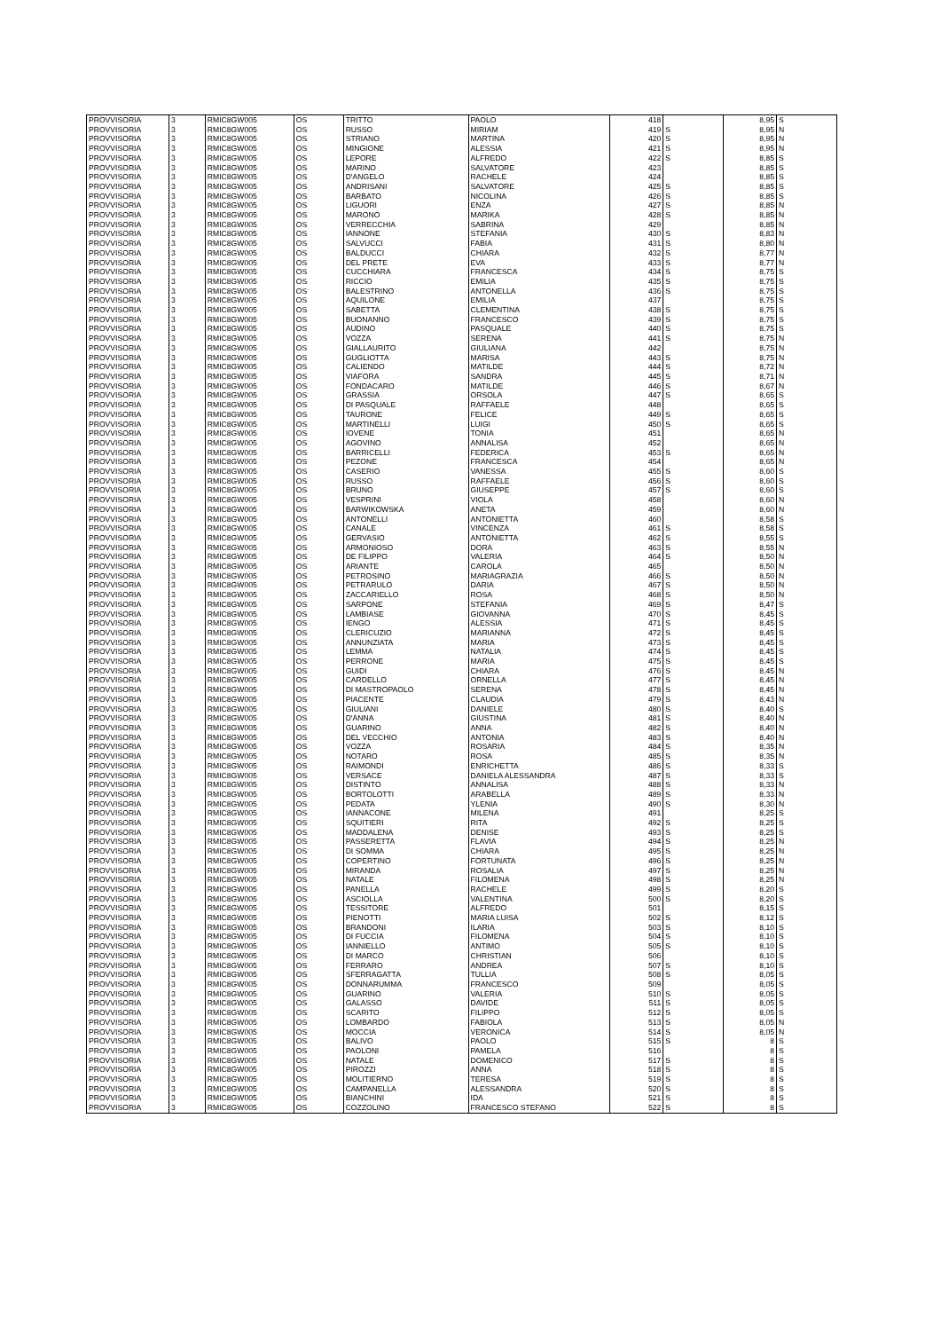| PROVVISORIA | 3 | RMIC8GW005 | OS | TRITTO | PAOLO | 418 | | 8,95 | S |
| PROVVISORIA | 3 | RMIC8GW005 | OS | RUSSO | MIRIAM | 419 | S | 8,95 | N |
| PROVVISORIA | 3 | RMIC8GW005 | OS | STRIANO | MARTINA | 420 | S | 8,95 | N |
| PROVVISORIA | 3 | RMIC8GW005 | OS | MINGIONE | ALESSIA | 421 | S | 8,95 | N |
| PROVVISORIA | 3 | RMIC8GW005 | OS | LEPORE | ALFREDO | 422 | S | 8,85 | S |
| PROVVISORIA | 3 | RMIC8GW005 | OS | MARINO | SALVATORE | 423 | | 8,85 | S |
| PROVVISORIA | 3 | RMIC8GW005 | OS | D'ANGELO | RACHELE | 424 | | 8,85 | S |
| PROVVISORIA | 3 | RMIC8GW005 | OS | ANDRISANI | SALVATORE | 425 | S | 8,85 | S |
| PROVVISORIA | 3 | RMIC8GW005 | OS | BARBATO | NICOLINA | 426 | S | 8,85 | S |
| PROVVISORIA | 3 | RMIC8GW005 | OS | LIGUORI | ENZA | 427 | S | 8,85 | N |
| PROVVISORIA | 3 | RMIC8GW005 | OS | MARONO | MARIKA | 428 | S | 8,85 | N |
| PROVVISORIA | 3 | RMIC8GW005 | OS | VERRECCHIA | SABRINA | 429 | | 8,85 | N |
| PROVVISORIA | 3 | RMIC8GW005 | OS | IANNONE | STEFANIA | 430 | S | 8,83 | N |
| PROVVISORIA | 3 | RMIC8GW005 | OS | SALVUCCI | FABIA | 431 | S | 8,80 | N |
| PROVVISORIA | 3 | RMIC8GW005 | OS | BALDUCCI | CHIARA | 432 | S | 8,77 | N |
| PROVVISORIA | 3 | RMIC8GW005 | OS | DEL PRETE | EVA | 433 | S | 8,77 | N |
| PROVVISORIA | 3 | RMIC8GW005 | OS | CUCCHIARA | FRANCESCA | 434 | S | 8,75 | S |
| PROVVISORIA | 3 | RMIC8GW005 | OS | RICCIO | EMILIA | 435 | S | 8,75 | S |
| PROVVISORIA | 3 | RMIC8GW005 | OS | BALESTRINO | ANTONELLA | 436 | S | 8,75 | S |
| PROVVISORIA | 3 | RMIC8GW005 | OS | AQUILONE | EMILIA | 437 | | 8,75 | S |
| PROVVISORIA | 3 | RMIC8GW005 | OS | SABETTA | CLEMENTINA | 438 | S | 8,75 | S |
| PROVVISORIA | 3 | RMIC8GW005 | OS | BUONANNO | FRANCESCO | 439 | S | 8,75 | S |
| PROVVISORIA | 3 | RMIC8GW005 | OS | AUDINO | PASQUALE | 440 | S | 8,75 | S |
| PROVVISORIA | 3 | RMIC8GW005 | OS | VOZZA | SERENA | 441 | S | 8,75 | N |
| PROVVISORIA | 3 | RMIC8GW005 | OS | GIALLAURITO | GIULIANA | 442 | | 8,75 | N |
| PROVVISORIA | 3 | RMIC8GW005 | OS | GUGLIOTTA | MARISA | 443 | S | 8,75 | N |
| PROVVISORIA | 3 | RMIC8GW005 | OS | CALIENDO | MATILDE | 444 | S | 8,72 | N |
| PROVVISORIA | 3 | RMIC8GW005 | OS | VIAFORA | SANDRA | 445 | S | 8,71 | N |
| PROVVISORIA | 3 | RMIC8GW005 | OS | FONDACARO | MATILDE | 446 | S | 8,67 | N |
| PROVVISORIA | 3 | RMIC8GW005 | OS | GRASSIA | ORSOLA | 447 | S | 8,65 | S |
| PROVVISORIA | 3 | RMIC8GW005 | OS | DI PASQUALE | RAFFAELE | 448 | | 8,65 | S |
| PROVVISORIA | 3 | RMIC8GW005 | OS | TAURONE | FELICE | 449 | S | 8,65 | S |
| PROVVISORIA | 3 | RMIC8GW005 | OS | MARTINELLI | LUIGI | 450 | S | 8,65 | S |
| PROVVISORIA | 3 | RMIC8GW005 | OS | IOVENE | TONIA | 451 | | 8,65 | N |
| PROVVISORIA | 3 | RMIC8GW005 | OS | AGOVINO | ANNALISA | 452 | | 8,65 | N |
| PROVVISORIA | 3 | RMIC8GW005 | OS | BARRICELLI | FEDERICA | 453 | S | 8,65 | N |
| PROVVISORIA | 3 | RMIC8GW005 | OS | PEZONE | FRANCESCA | 454 | | 8,65 | N |
| PROVVISORIA | 3 | RMIC8GW005 | OS | CASERIO | VANESSA | 455 | S | 8,60 | S |
| PROVVISORIA | 3 | RMIC8GW005 | OS | RUSSO | RAFFAELE | 456 | S | 8,60 | S |
| PROVVISORIA | 3 | RMIC8GW005 | OS | BRUNO | GIUSEPPE | 457 | S | 8,60 | S |
| PROVVISORIA | 3 | RMIC8GW005 | OS | VESPRINI | VIOLA | 458 | | 8,60 | N |
| PROVVISORIA | 3 | RMIC8GW005 | OS | BARWIKOWSKA | ANETA | 459 | | 8,60 | N |
| PROVVISORIA | 3 | RMIC8GW005 | OS | ANTONELLI | ANTONIETTA | 460 | | 8,58 | S |
| PROVVISORIA | 3 | RMIC8GW005 | OS | CANALE | VINCENZA | 461 | S | 8,58 | S |
| PROVVISORIA | 3 | RMIC8GW005 | OS | GERVASIO | ANTONIETTA | 462 | S | 8,55 | S |
| PROVVISORIA | 3 | RMIC8GW005 | OS | ARMONIOSO | DORA | 463 | S | 8,55 | N |
| PROVVISORIA | 3 | RMIC8GW005 | OS | DE FILIPPO | VALERIA | 464 | S | 8,50 | N |
| PROVVISORIA | 3 | RMIC8GW005 | OS | ARIANTE | CAROLA | 465 | | 8,50 | N |
| PROVVISORIA | 3 | RMIC8GW005 | OS | PETROSINO | MARIAGRAZIA | 466 | S | 8,50 | N |
| PROVVISORIA | 3 | RMIC8GW005 | OS | PETRARULO | DARIA | 467 | S | 8,50 | N |
| PROVVISORIA | 3 | RMIC8GW005 | OS | ZACCARIELLO | ROSA | 468 | S | 8,50 | N |
| PROVVISORIA | 3 | RMIC8GW005 | OS | SARPONE | STEFANIA | 469 | S | 8,47 | S |
| PROVVISORIA | 3 | RMIC8GW005 | OS | LAMBIASE | GIOVANNA | 470 | S | 8,45 | S |
| PROVVISORIA | 3 | RMIC8GW005 | OS | IENGO | ALESSIA | 471 | S | 8,45 | S |
| PROVVISORIA | 3 | RMIC8GW005 | OS | CLERICUZIO | MARIANNA | 472 | S | 8,45 | S |
| PROVVISORIA | 3 | RMIC8GW005 | OS | ANNUNZIATA | MARIA | 473 | S | 8,45 | S |
| PROVVISORIA | 3 | RMIC8GW005 | OS | LEMMA | NATALIA | 474 | S | 8,45 | S |
| PROVVISORIA | 3 | RMIC8GW005 | OS | PERRONE | MARIA | 475 | S | 8,45 | S |
| PROVVISORIA | 3 | RMIC8GW005 | OS | GUIDI | CHIARA | 476 | S | 8,45 | N |
| PROVVISORIA | 3 | RMIC8GW005 | OS | CARDELLO | ORNELLA | 477 | S | 8,45 | N |
| PROVVISORIA | 3 | RMIC8GW005 | OS | DI MASTROPAOLO | SERENA | 478 | S | 8,45 | N |
| PROVVISORIA | 3 | RMIC8GW005 | OS | PIACENTE | CLAUDIA | 479 | S | 8,43 | N |
| PROVVISORIA | 3 | RMIC8GW005 | OS | GIULIANI | DANIELE | 480 | S | 8,40 | S |
| PROVVISORIA | 3 | RMIC8GW005 | OS | D'ANNA | GIUSTINA | 481 | S | 8,40 | N |
| PROVVISORIA | 3 | RMIC8GW005 | OS | GUARINO | ANNA | 482 | S | 8,40 | N |
| PROVVISORIA | 3 | RMIC8GW005 | OS | DEL VECCHIO | ANTONIA | 483 | S | 8,40 | N |
| PROVVISORIA | 3 | RMIC8GW005 | OS | VOZZA | ROSARIA | 484 | S | 8,35 | N |
| PROVVISORIA | 3 | RMIC8GW005 | OS | NOTARO | ROSA | 485 | S | 8,35 | N |
| PROVVISORIA | 3 | RMIC8GW005 | OS | RAIMONDI | ENRICHETTA | 486 | S | 8,33 | S |
| PROVVISORIA | 3 | RMIC8GW005 | OS | VERSACE | DANIELA ALESSANDRA | 487 | S | 8,33 | S |
| PROVVISORIA | 3 | RMIC8GW005 | OS | DISTINTO | ANNALISA | 488 | S | 8,33 | N |
| PROVVISORIA | 3 | RMIC8GW005 | OS | BORTOLOTTI | ARABELLA | 489 | S | 8,33 | N |
| PROVVISORIA | 3 | RMIC8GW005 | OS | PEDATA | YLENIA | 490 | S | 8,30 | N |
| PROVVISORIA | 3 | RMIC8GW005 | OS | IANNACONE | MILENA | 491 | | 8,25 | S |
| PROVVISORIA | 3 | RMIC8GW005 | OS | SQUITIERI | RITA | 492 | S | 8,25 | S |
| PROVVISORIA | 3 | RMIC8GW005 | OS | MADDALENA | DENISE | 493 | S | 8,25 | S |
| PROVVISORIA | 3 | RMIC8GW005 | OS | PASSERETTA | FLAVIA | 494 | S | 8,25 | N |
| PROVVISORIA | 3 | RMIC8GW005 | OS | DI SOMMA | CHIARA | 495 | S | 8,25 | N |
| PROVVISORIA | 3 | RMIC8GW005 | OS | COPERTINO | FORTUNATA | 496 | S | 8,25 | N |
| PROVVISORIA | 3 | RMIC8GW005 | OS | MIRANDA | ROSALIA | 497 | S | 8,25 | N |
| PROVVISORIA | 3 | RMIC8GW005 | OS | NATALE | FILOMENA | 498 | S | 8,25 | N |
| PROVVISORIA | 3 | RMIC8GW005 | OS | PANELLA | RACHELE | 499 | S | 8,20 | S |
| PROVVISORIA | 3 | RMIC8GW005 | OS | ASCIOLLA | VALENTINA | 500 | S | 8,20 | S |
| PROVVISORIA | 3 | RMIC8GW005 | OS | TESSITORE | ALFREDO | 501 | | 8,15 | S |
| PROVVISORIA | 3 | RMIC8GW005 | OS | PIENOTTI | MARIA LUISA | 502 | S | 8,12 | S |
| PROVVISORIA | 3 | RMIC8GW005 | OS | BRANDONI | ILARIA | 503 | S | 8,10 | S |
| PROVVISORIA | 3 | RMIC8GW005 | OS | DI FUCCIA | FILOMENA | 504 | S | 8,10 | S |
| PROVVISORIA | 3 | RMIC8GW005 | OS | IANNIELLO | ANTIMO | 505 | S | 8,10 | S |
| PROVVISORIA | 3 | RMIC8GW005 | OS | DI MARCO | CHRISTIAN | 506 | | 8,10 | S |
| PROVVISORIA | 3 | RMIC8GW005 | OS | FERRARO | ANDREA | 507 | S | 8,10 | S |
| PROVVISORIA | 3 | RMIC8GW005 | OS | SFERRAGATTA | TULLIA | 508 | S | 8,05 | S |
| PROVVISORIA | 3 | RMIC8GW005 | OS | DONNARUMMA | FRANCESCO | 509 | | 8,05 | S |
| PROVVISORIA | 3 | RMIC8GW005 | OS | GUARINO | VALERIA | 510 | S | 8,05 | S |
| PROVVISORIA | 3 | RMIC8GW005 | OS | GALASSO | DAVIDE | 511 | S | 8,05 | S |
| PROVVISORIA | 3 | RMIC8GW005 | OS | SCARITO | FILIPPO | 512 | S | 8,05 | S |
| PROVVISORIA | 3 | RMIC8GW005 | OS | LOMBARDO | FABIOLA | 513 | S | 8,05 | N |
| PROVVISORIA | 3 | RMIC8GW005 | OS | MOCCIA | VERONICA | 514 | S | 8,05 | N |
| PROVVISORIA | 3 | RMIC8GW005 | OS | BALIVO | PAOLO | 515 | S | 8 | S |
| PROVVISORIA | 3 | RMIC8GW005 | OS | PAOLONI | PAMELA | 516 | | 8 | S |
| PROVVISORIA | 3 | RMIC8GW005 | OS | NATALE | DOMENICO | 517 | S | 8 | S |
| PROVVISORIA | 3 | RMIC8GW005 | OS | PIROZZI | ANNA | 518 | S | 8 | S |
| PROVVISORIA | 3 | RMIC8GW005 | OS | MOLITIERNO | TERESA | 519 | S | 8 | S |
| PROVVISORIA | 3 | RMIC8GW005 | OS | CAMPANELLA | ALESSANDRA | 520 | S | 8 | S |
| PROVVISORIA | 3 | RMIC8GW005 | OS | BIANCHINI | IDA | 521 | S | 8 | S |
| PROVVISORIA | 3 | RMIC8GW005 | OS | COZZOLINO | FRANCESCO STEFANO | 522 | S | 8 | S |